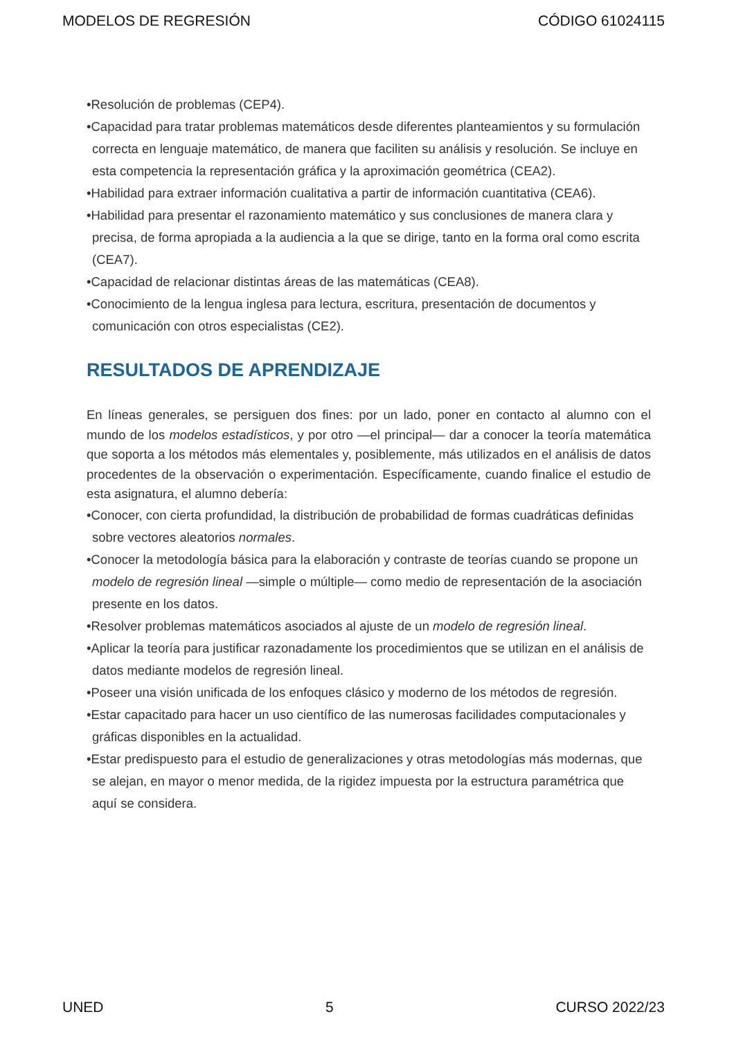MODELOS DE REGRESIÓN CÓDIGO 61024115
•Resolución de problemas (CEP4).
•Capacidad para tratar problemas matemáticos desde diferentes planteamientos y su formulación correcta en lenguaje matemático, de manera que faciliten su análisis y resolución. Se incluye en esta competencia la representación gráfica y la aproximación geométrica (CEA2).
•Habilidad para extraer información cualitativa a partir de información cuantitativa (CEA6).
•Habilidad para presentar el razonamiento matemático y sus conclusiones de manera clara y precisa, de forma apropiada a la audiencia a la que se dirige, tanto en la forma oral como escrita (CEA7).
•Capacidad de relacionar distintas áreas de las matemáticas (CEA8).
•Conocimiento de la lengua inglesa para lectura, escritura, presentación de documentos y comunicación con otros especialistas (CE2).
RESULTADOS DE APRENDIZAJE
En líneas generales, se persiguen dos fines: por un lado, poner en contacto al alumno con el mundo de los modelos estadísticos, y por otro —el principal— dar a conocer la teoría matemática que soporta a los métodos más elementales y, posiblemente, más utilizados en el análisis de datos procedentes de la observación o experimentación. Específicamente, cuando finalice el estudio de esta asignatura, el alumno debería:
•Conocer, con cierta profundidad, la distribución de probabilidad de formas cuadráticas definidas sobre vectores aleatorios normales.
•Conocer la metodología básica para la elaboración y contraste de teorías cuando se propone un modelo de regresión lineal —simple o múltiple— como medio de representación de la asociación presente en los datos.
•Resolver problemas matemáticos asociados al ajuste de un modelo de regresión lineal.
•Aplicar la teoría para justificar razonadamente los procedimientos que se utilizan en el análisis de datos mediante modelos de regresión lineal.
•Poseer una visión unificada de los enfoques clásico y moderno de los métodos de regresión.
•Estar capacitado para hacer un uso científico de las numerosas facilidades computacionales y gráficas disponibles en la actualidad.
•Estar predispuesto para el estudio de generalizaciones y otras metodologías más modernas, que se alejan, en mayor o menor medida, de la rigidez impuesta por la estructura paramétrica que aquí se considera.
UNED 5 CURSO 2022/23